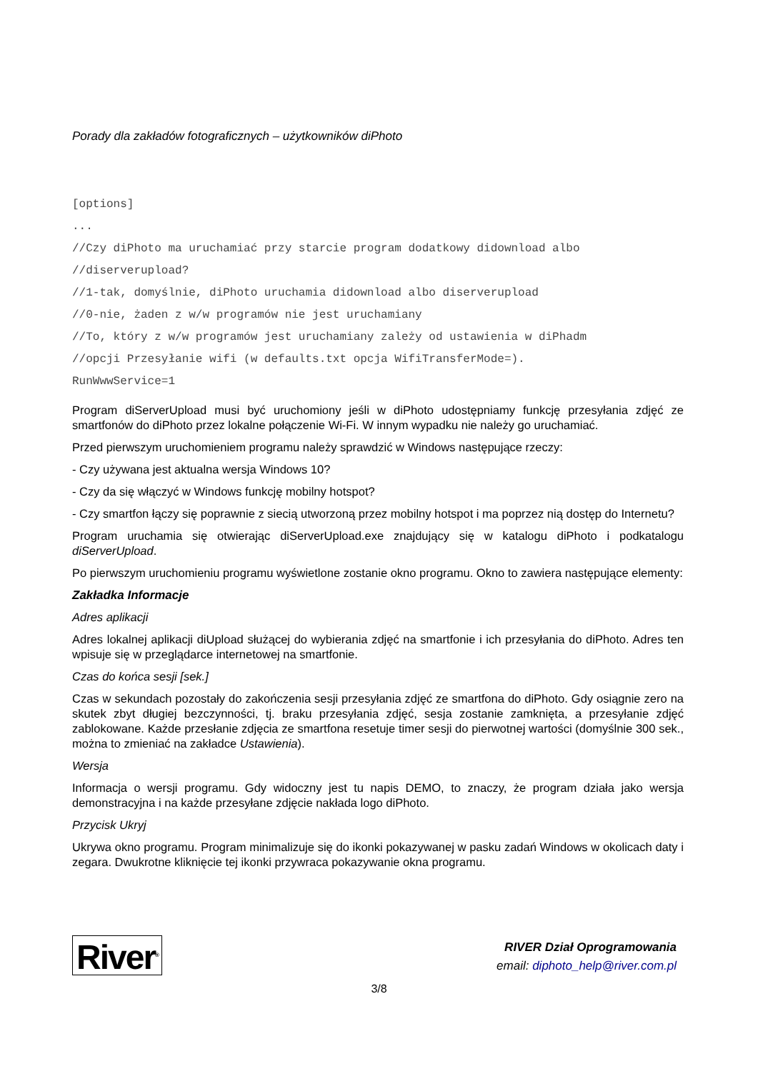Porady dla zakładów fotograficznych – użytkowników diPhoto
[options]
...
//Czy diPhoto ma uruchamiać przy starcie program dodatkowy didownload albo
//diserverupload?
//1-tak, domyślnie, diPhoto uruchamia didownload albo diserverupload
//0-nie, żaden z w/w programów nie jest uruchamiany
//To, który z w/w programów jest uruchamiany zależy od ustawienia w diPhadm
//opcji Przesyłanie wifi (w defaults.txt opcja WifiTransferMode=).
RunWwwService=1
Program diServerUpload musi być uruchomiony jeśli w diPhoto udostępniamy funkcję przesyłania zdjęć ze smartfonów do diPhoto przez lokalne połączenie Wi-Fi. W innym wypadku nie należy go uruchamiać.
Przed pierwszym uruchomieniem programu należy sprawdzić w Windows następujące rzeczy:
- Czy używana jest aktualna wersja Windows 10?
- Czy da się włączyć w Windows funkcję mobilny hotspot?
- Czy smartfon łączy się poprawnie z siecią utworzoną przez mobilny hotspot i ma poprzez nią dostęp do Internetu?
Program uruchamia się otwierając diServerUpload.exe znajdujący się w katalogu diPhoto i podkatalogu diServerUpload.
Po pierwszym uruchomieniu programu wyświetlone zostanie okno programu. Okno to zawiera następujące elementy:
Zakładka Informacje
Adres aplikacji
Adres lokalnej aplikacji diUpload służącej do wybierania zdjęć na smartfonie i ich przesyłania do diPhoto. Adres ten wpisuje się w przeglądarce internetowej na smartfonie.
Czas do końca sesji [sek.]
Czas w sekundach pozostały do zakończenia sesji przesyłania zdjęć ze smartfona do diPhoto. Gdy osiągnie zero na skutek zbyt długiej bezczynności, tj. braku przesyłania zdjęć, sesja zostanie zamknięta, a przesyłanie zdjęć zablokowane. Każde przesłanie zdjęcia ze smartfona resetuje timer sesji do pierwotnej wartości (domyślnie 300 sek., można to zmieniać na zakładce Ustawienia).
Wersja
Informacja o wersji programu. Gdy widoczny jest tu napis DEMO, to znaczy, że program działa jako wersja demonstracyjna i na każde przesyłane zdjęcie nakłada logo diPhoto.
Przycisk Ukryj
Ukrywa okno programu. Program minimalizuje się do ikonki pokazywanej w pasku zadań Windows w okolicach daty i zegara. Dwukrotne kliknięcie tej ikonki przywraca pokazywanie okna programu.
River<sup>®</sup>
RIVER Dział Oprogramowania
email: diphoto_help@river.com.pl
3/8